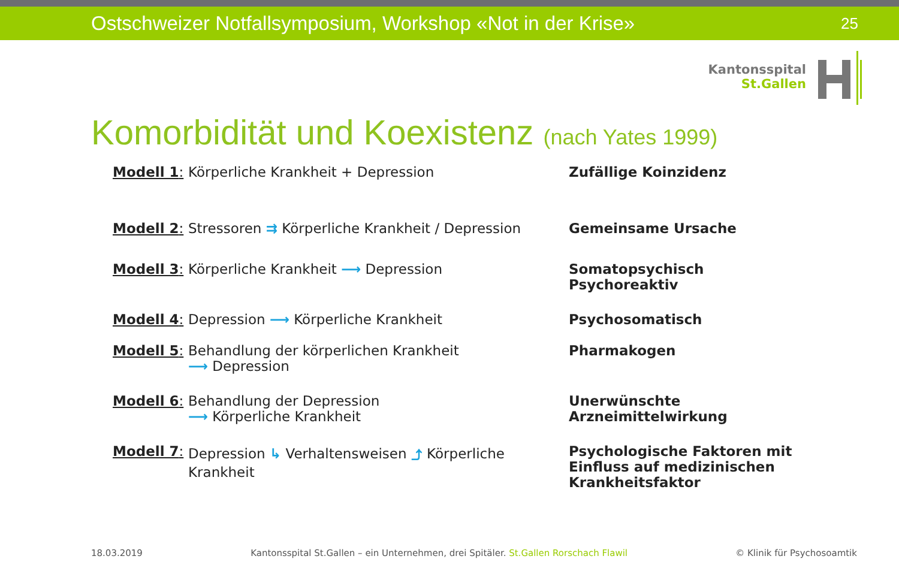Ostschweizer Notfallsymposium, Workshop «Not in der Krise» 25
Kantonsspital
St.Gallen
Komorbidität und Koexistenz (nach Yates 1999)
Modell 1: Körperliche Krankheit + Depression Zufällige Koinzidenz
Modell 2:
Stressoren ⇉ Körperliche Krankheit / Depression
Gemeinsame Ursache
Modell 3: Körperliche Krankheit ⟶ Depression Somatopsychisch
Psychoreaktiv
Modell 4: Depression ⟶ Körperliche Krankheit Psychosomatisch
Modell 5: Behandlung der körperlichen Krankheit
⟶ Depression
Pharmakogen
Modell 6: Behandlung der Depression
⟶ Körperliche Krankheit
Unerwünschte
Arzneimittelwirkung
Modell 7: Depression ↳ Verhaltensweisen ⤴ Körperliche Krankheit
Psychologische Faktoren mit
Einfluss auf medizinischen
Krankheitsfaktor
18.03.2019 Kantonsspital St.Gallen – ein Unternehmen, drei Spitäler. St.Gallen Rorschach Flawil © Klinik für Psychosoamtik